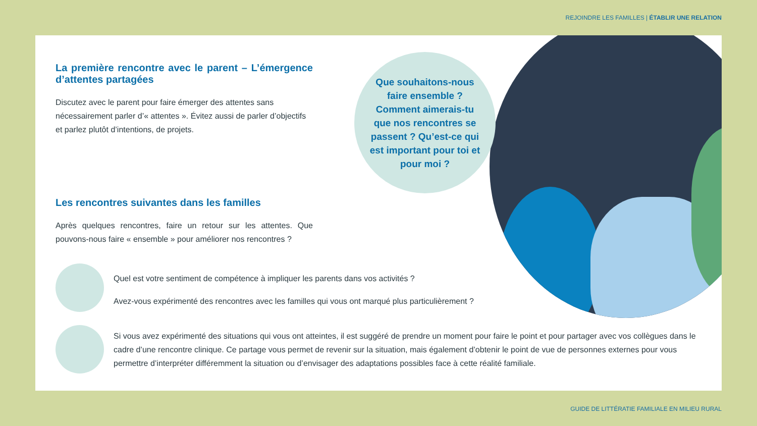REJOINDRE LES FAMILLES | ÉTABLIR UNE RELATION
La première rencontre avec le parent – L’émergence d’attentes partagées
Discutez avec le parent pour faire émerger des attentes sans nécessairement parler d’« attentes ». Évitez aussi de parler d’objectifs et parlez plutôt d’intentions, de projets.
Que souhaitons-nous faire ensemble ? Comment aimerais-tu que nos rencontres se passent ? Qu’est-ce qui est important pour toi et pour moi ?
Les rencontres suivantes dans les familles
Après quelques rencontres, faire un retour sur les attentes. Que pouvons-nous faire « ensemble » pour améliorer nos rencontres ?
Quel est votre sentiment de compétence à impliquer les parents dans vos activités ?
Avez-vous expérimenté des rencontres avec les familles qui vous ont marqué plus particulièrement ?
Si vous avez expérimenté des situations qui vous ont atteintes, il est suggéré de prendre un moment pour faire le point et pour partager avec vos collègues dans le cadre d’une rencontre clinique. Ce partage vous permet de revenir sur la situation, mais également d’obtenir le point de vue de personnes externes pour vous permettre d’interpréter différemment la situation ou d’envisager des adaptations possibles face à cette réalité familiale.
GUIDE DE LITTÉRATIE FAMILIALE EN MILIEU RURAL